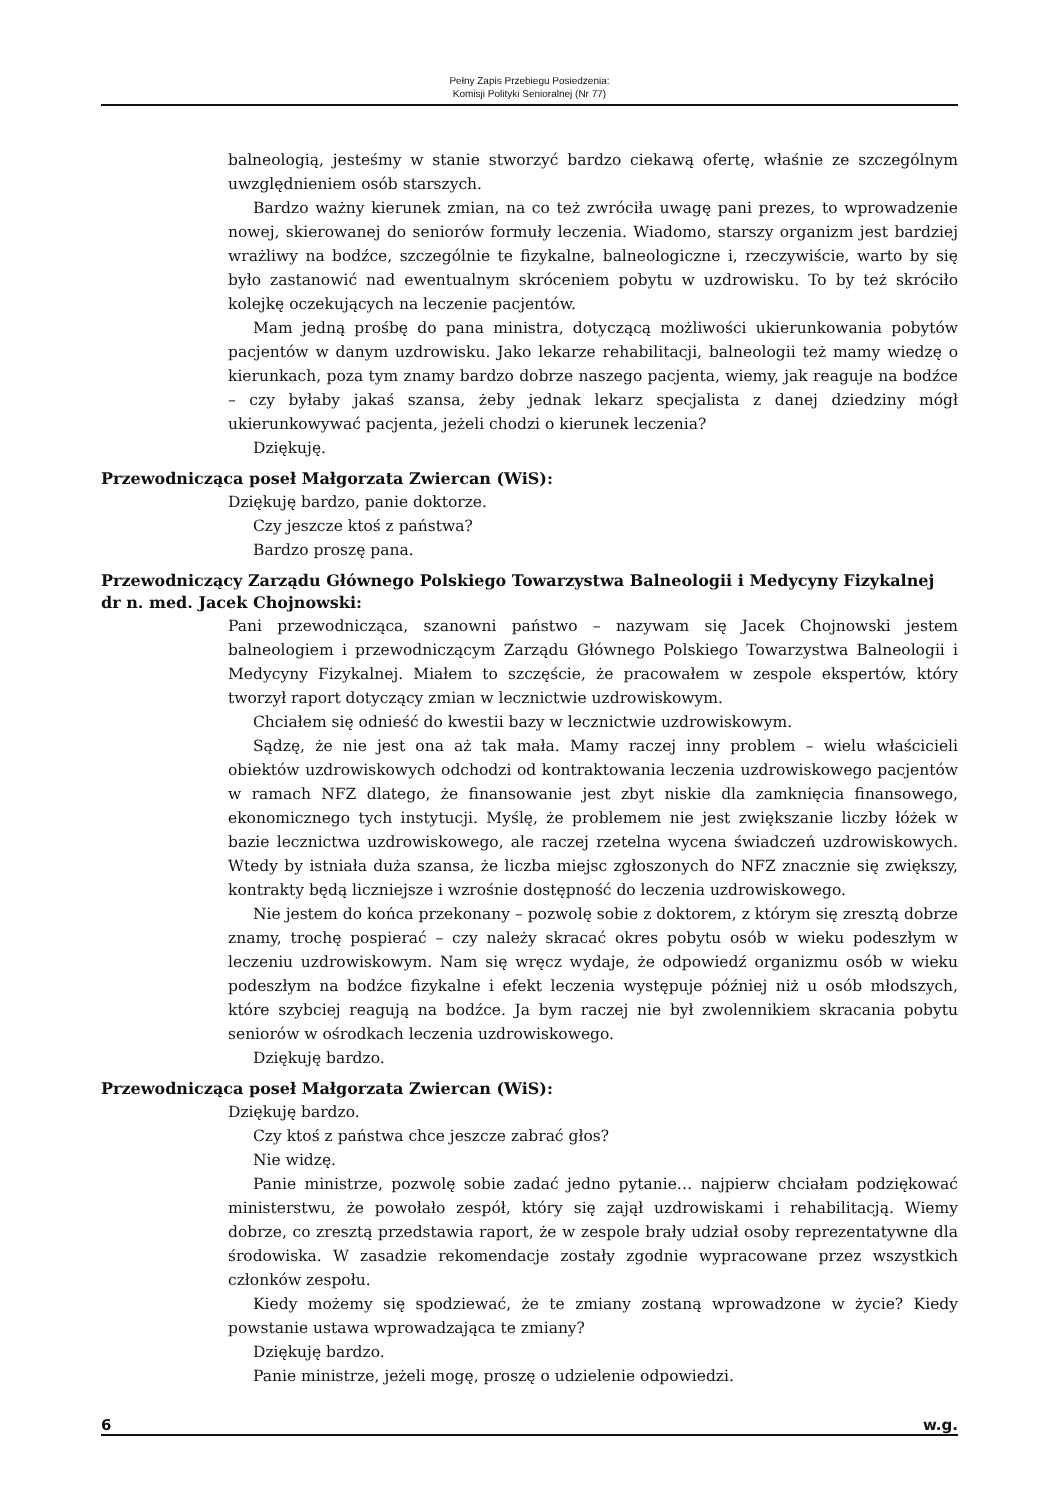Pełny Zapis Przebiegu Posiedzenia:
Komisji Polityki Senioralnej (Nr 77)
balneologią, jesteśmy w stanie stworzyć bardzo ciekawą ofertę, właśnie ze szczególnym uwzględnieniem osób starszych.
Bardzo ważny kierunek zmian, na co też zwróciła uwagę pani prezes, to wprowadzenie nowej, skierowanej do seniorów formuły leczenia. Wiadomo, starszy organizm jest bardziej wrażliwy na bodźce, szczególnie te fizykalne, balneologiczne i, rzeczywiście, warto by się było zastanowić nad ewentualnym skróceniem pobytu w uzdrowisku. To by też skróciło kolejkę oczekujących na leczenie pacjentów.
Mam jedną prośbę do pana ministra, dotyczącą możliwości ukierunkowania pobytów pacjentów w danym uzdrowisku. Jako lekarze rehabilitacji, balneologii też mamy wiedzę o kierunkach, poza tym znamy bardzo dobrze naszego pacjenta, wiemy, jak reaguje na bodźce – czy byłaby jakaś szansa, żeby jednak lekarz specjalista z danej dziedziny mógł ukierunkowywać pacjenta, jeżeli chodzi o kierunek leczenia?
Dziękuję.
Przewodnicząca poseł Małgorzata Zwiercan (WiS):
Dziękuję bardzo, panie doktorze.
Czy jeszcze ktoś z państwa?
Bardzo proszę pana.
Przewodniczący Zarządu Głównego Polskiego Towarzystwa Balneologii i Medycyny Fizykalnej dr n. med. Jacek Chojnowski:
Pani przewodnicząca, szanowni państwo – nazywam się Jacek Chojnowski jestem balneologiem i przewodniczącym Zarządu Głównego Polskiego Towarzystwa Balneologii i Medycyny Fizykalnej. Miałem to szczęście, że pracowałem w zespole ekspertów, który tworzył raport dotyczący zmian w lecznictwie uzdrowiskowym.
Chciałem się odnieść do kwestii bazy w lecznictwie uzdrowiskowym.
Sądzę, że nie jest ona aż tak mała. Mamy raczej inny problem – wielu właścicieli obiektów uzdrowiskowych odchodzi od kontraktowania leczenia uzdrowiskowego pacjentów w ramach NFZ dlatego, że finansowanie jest zbyt niskie dla zamknięcia finansowego, ekonomicznego tych instytucji. Myślę, że problemem nie jest zwiększanie liczby łóżek w bazie lecznictwa uzdrowiskowego, ale raczej rzetelna wycena świadczeń uzdrowiskowych. Wtedy by istniała duża szansa, że liczba miejsc zgłoszonych do NFZ znacznie się zwiększy, kontrakty będą liczniejsze i wzrośnie dostępność do leczenia uzdrowiskowego.
Nie jestem do końca przekonany – pozwolę sobie z doktorem, z którym się zresztą dobrze znamy, trochę pospierać – czy należy skracać okres pobytu osób w wieku podeszłym w leczeniu uzdrowiskowym. Nam się wręcz wydaje, że odpowiedź organizmu osób w wieku podeszłym na bodźce fizykalne i efekt leczenia występuje później niż u osób młodszych, które szybciej reagują na bodźce. Ja bym raczej nie był zwolennikiem skracania pobytu seniorów w ośrodkach leczenia uzdrowiskowego.
Dziękuję bardzo.
Przewodnicząca poseł Małgorzata Zwiercan (WiS):
Dziękuję bardzo.
Czy ktoś z państwa chce jeszcze zabrać głos?
Nie widzę.
Panie ministrze, pozwolę sobie zadać jedno pytanie… najpierw chciałam podziękować ministerstwu, że powołało zespół, który się zajął uzdrowiskami i rehabilitacją. Wiemy dobrze, co zresztą przedstawia raport, że w zespole brały udział osoby reprezentatywne dla środowiska. W zasadzie rekomendacje zostały zgodnie wypracowane przez wszystkich członków zespołu.
Kiedy możemy się spodziewać, że te zmiany zostaną wprowadzone w życie? Kiedy powstanie ustawa wprowadzająca te zmiany?
Dziękuję bardzo.
Panie ministrze, jeżeli mogę, proszę o udzielenie odpowiedzi.
6 w.g.